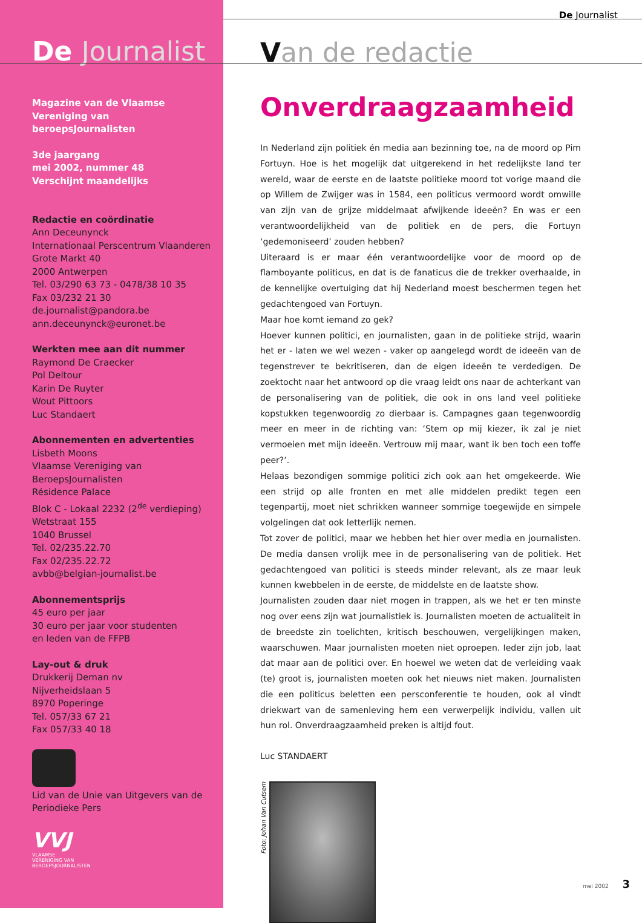De Journalist
Magazine van de Vlaamse
Vereniging van
beroepsJournalisten
3de jaargang
mei 2002, nummer 48
Verschijnt maandelijks
Redactie en coördinatie
Ann Deceunynck
Internationaal Perscentrum Vlaanderen
Grote Markt 40
2000 Antwerpen
Tel. 03/290 63 73 - 0478/38 10 35
Fax 03/232 21 30
de.journalist@pandora.be
ann.deceunynck@euronet.be
Werkten mee aan dit nummer
Raymond De Craecker
Pol Deltour
Karin De Ruyter
Wout Pittoors
Luc Standaert
Abonnementen en advertenties
Lisbeth Moons
Vlaamse Vereniging van
BeroepsJournalisten
Résidence Palace
Blok C - Lokaal 2232 (2<sup>de</sup> verdieping)
Wetstraat 155
1040 Brussel
Tel. 02/235.22.70
Fax 02/235.22.72
avbb@belgian-journalist.be
Abonnementsprijs
45 euro per jaar
30 euro per jaar voor studenten
en leden van de FFPB
Lay-out & druk
Drukkerij Deman nv
Nijverheidslaan 5
8970 Poperinge
Tel. 057/33 67 21
Fax 057/33 40 18
Lid van de Unie van Uitgevers van de
Periodieke Pers
VVJ
VLAAMSE
VERENIGING VAN
BEROEPSJOURNALISTEN
De Journalist
Van de redactie
Onverdraagzaamheid
In Nederland zijn politiek én media aan bezinning toe, na de moord op Pim Fortuyn. Hoe is het mogelijk dat uitgerekend in het redelijkste land ter wereld, waar de eerste en de laatste politieke moord tot vorige maand die op Willem de Zwijger was in 1584, een politicus vermoord wordt omwille van zijn van de grijze middelmaat afwijkende ideeën? En was er een verantwoordelijkheid van de politiek en de pers, die Fortuyn ‘gedemoniseerd’ zouden hebben?
Uiteraard is er maar één verantwoordelijke voor de moord op de flamboyante politicus, en dat is de fanaticus die de trekker overhaalde, in de kennelijke overtuiging dat hij Nederland moest beschermen tegen het gedachtengoed van Fortuyn.
Maar hoe komt iemand zo gek?
Hoever kunnen politici, en journalisten, gaan in de politieke strijd, waarin het er - laten we wel wezen - vaker op aangelegd wordt de ideeën van de tegenstrever te bekritiseren, dan de eigen ideeën te verdedigen. De zoektocht naar het antwoord op die vraag leidt ons naar de achterkant van de personalisering van de politiek, die ook in ons land veel politieke kopstukken tegenwoordig zo dierbaar is. Campagnes gaan tegenwoordig meer en meer in de richting van: ‘Stem op mij kiezer, ik zal je niet vermoeien met mijn ideeën. Vertrouw mij maar, want ik ben toch een toffe peer?’.
Helaas bezondigen sommige politici zich ook aan het omgekeerde. Wie een strijd op alle fronten en met alle middelen predikt tegen een tegenpartij, moet niet schrikken wanneer sommige toegewijde en simpele volgelingen dat ook letterlijk nemen.
Tot zover de politici, maar we hebben het hier over media en journalisten. De media dansen vrolijk mee in de personalisering van de politiek. Het gedachtengoed van politici is steeds minder relevant, als ze maar leuk kunnen kwebbelen in de eerste, de middelste en de laatste show.
Journalisten zouden daar niet mogen in trappen, als we het er ten minste nog over eens zijn wat journalistiek is. Journalisten moeten de actualiteit in de breedste zin toelichten, kritisch beschouwen, vergelijkingen maken, waarschuwen. Maar journalisten moeten niet oproepen. Ieder zijn job, laat dat maar aan de politici over. En hoewel we weten dat de verleiding vaak (te) groot is, journalisten moeten ook het nieuws niet maken. Journalisten die een politicus beletten een persconferentie te houden, ook al vindt driekwart van de samenleving hem een verwerpelijk individu, vallen uit hun rol. Onverdraagzaamheid preken is altijd fout.
Luc STANDAERT
Foto: Johan Van Cutsem
mei 2002 3